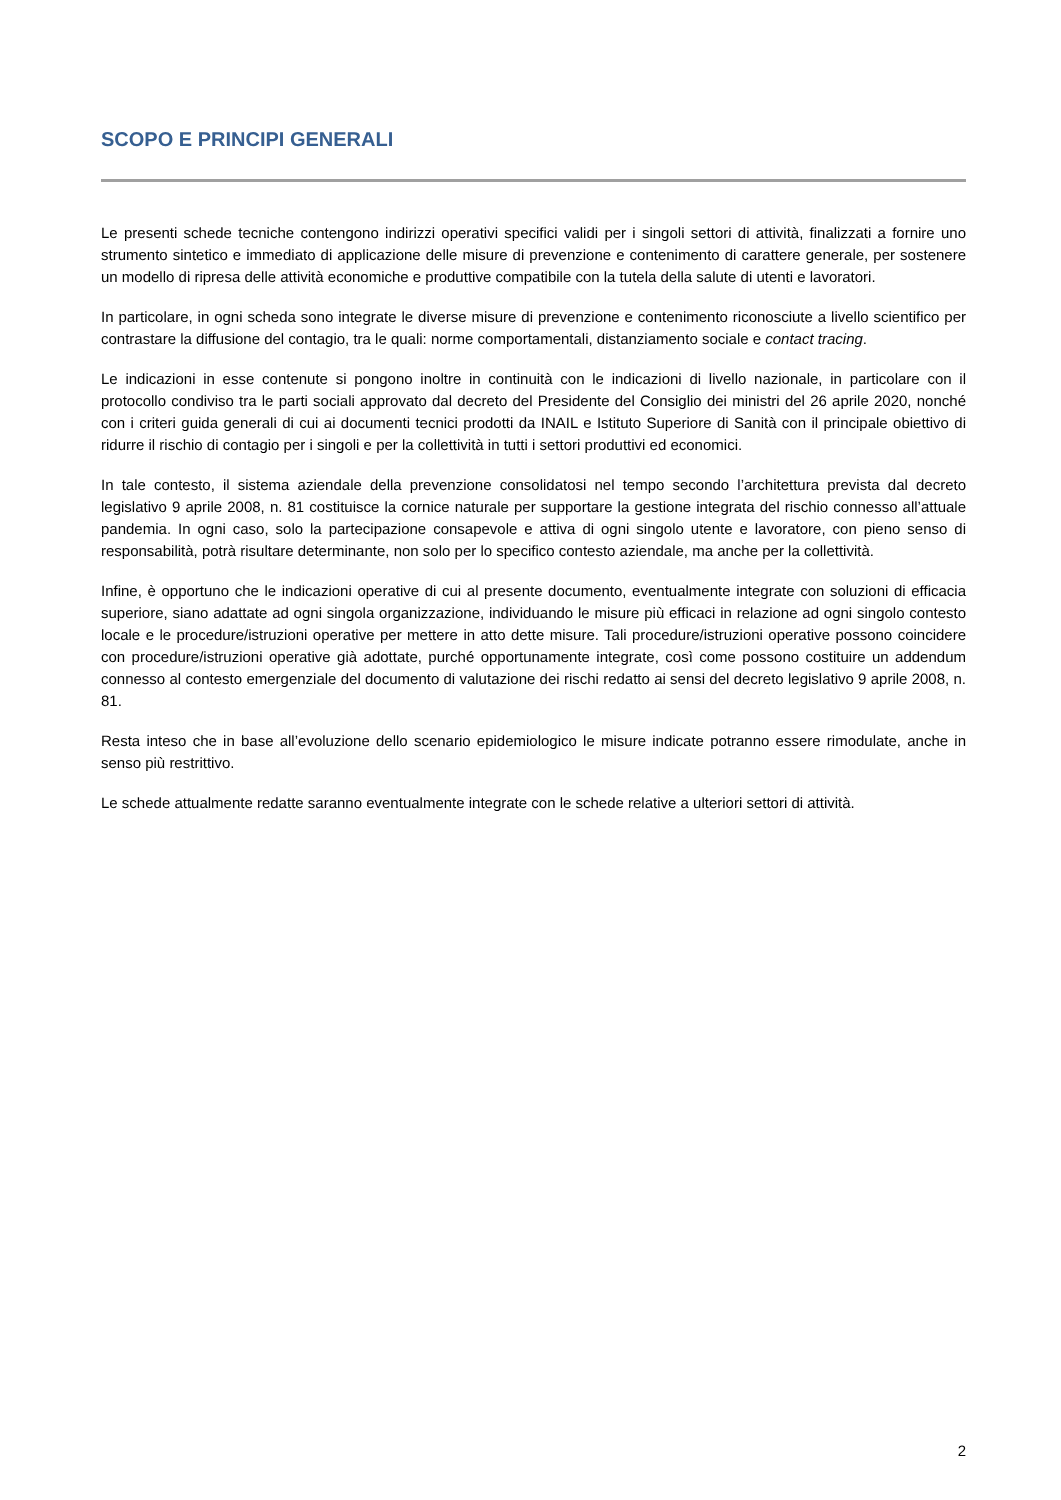SCOPO E PRINCIPI GENERALI
Le presenti schede tecniche contengono indirizzi operativi specifici validi per i singoli settori di attività, finalizzati a fornire uno strumento sintetico e immediato di applicazione delle misure di prevenzione e contenimento di carattere generale, per sostenere un modello di ripresa delle attività economiche e produttive compatibile con la tutela della salute di utenti e lavoratori.
In particolare, in ogni scheda sono integrate le diverse misure di prevenzione e contenimento riconosciute a livello scientifico per contrastare la diffusione del contagio, tra le quali: norme comportamentali, distanziamento sociale e contact tracing.
Le indicazioni in esse contenute si pongono inoltre in continuità con le indicazioni di livello nazionale, in particolare con il protocollo condiviso tra le parti sociali approvato dal decreto del Presidente del Consiglio dei ministri del 26 aprile 2020, nonché con i criteri guida generali di cui ai documenti tecnici prodotti da INAIL e Istituto Superiore di Sanità con il principale obiettivo di ridurre il rischio di contagio per i singoli e per la collettività in tutti i settori produttivi ed economici.
In tale contesto, il sistema aziendale della prevenzione consolidatosi nel tempo secondo l’architettura prevista dal decreto legislativo 9 aprile 2008, n. 81 costituisce la cornice naturale per supportare la gestione integrata del rischio connesso all’attuale pandemia. In ogni caso, solo la partecipazione consapevole e attiva di ogni singolo utente e lavoratore, con pieno senso di responsabilità, potrà risultare determinante, non solo per lo specifico contesto aziendale, ma anche per la collettività.
Infine, è opportuno che le indicazioni operative di cui al presente documento, eventualmente integrate con soluzioni di efficacia superiore, siano adattate ad ogni singola organizzazione, individuando le misure più efficaci in relazione ad ogni singolo contesto locale e le procedure/istruzioni operative per mettere in atto dette misure. Tali procedure/istruzioni operative possono coincidere con procedure/istruzioni operative già adottate, purché opportunamente integrate, così come possono costituire un addendum connesso al contesto emergenziale del documento di valutazione dei rischi redatto ai sensi del decreto legislativo 9 aprile 2008, n. 81.
Resta inteso che in base all’evoluzione dello scenario epidemiologico le misure indicate potranno essere rimodulate, anche in senso più restrittivo.
Le schede attualmente redatte saranno eventualmente integrate con le schede relative a ulteriori settori di attività.
2